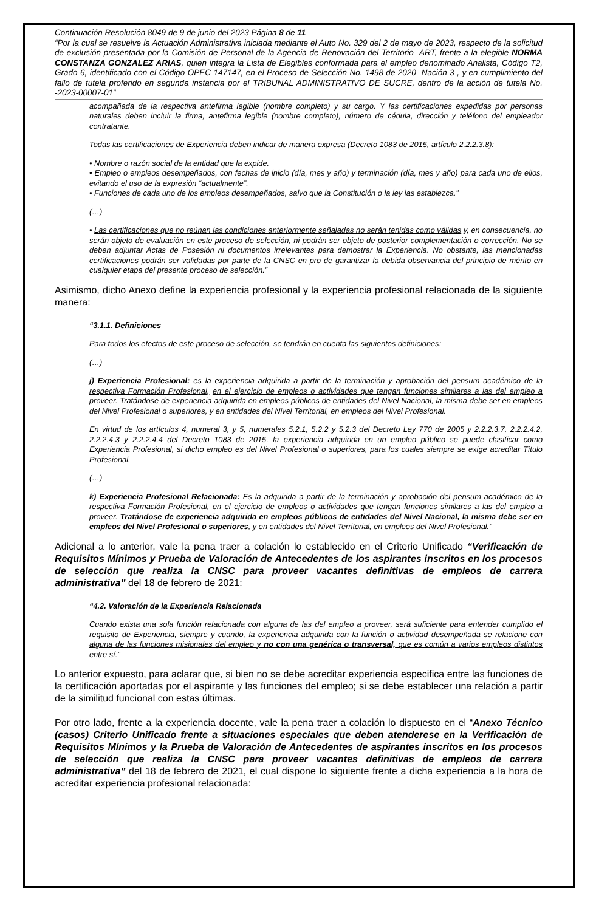Continuación Resolución 8049 de 9 de junio del 2023 Página 8 de 11
“Por la cual se resuelve la Actuación Administrativa iniciada mediante el Auto No. 329 del 2 de mayo de 2023, respecto de la solicitud de exclusión presentada por la Comisión de Personal de la Agencia de Renovación del Territorio -ART, frente a la elegible NORMA CONSTANZA GONZALEZ ARIAS, quien integra la Lista de Elegibles conformada para el empleo denominado Analista, Código T2, Grado 6, identificado con el Código OPEC 147147, en el Proceso de Selección No. 1498 de 2020 -Nación 3 , y en cumplimiento del fallo de tutela proferido en segunda instancia por el TRIBUNAL ADMINISTRATIVO DE SUCRE, dentro de la acción de tutela No. -2023-00007-01”
acompañada de la respectiva antefirma legible (nombre completo) y su cargo. Y las certificaciones expedidas por personas naturales deben incluir la firma, antefirma legible (nombre completo), número de cédula, dirección y teléfono del empleador contratante.
Todas las certificaciones de Experiencia deben indicar de manera expresa (Decreto 1083 de 2015, artículo 2.2.2.3.8):
• Nombre o razón social de la entidad que la expide.
• Empleo o empleos desempeñados, con fechas de inicio (día, mes y año) y terminación (día, mes y año) para cada uno de ellos, evitando el uso de la expresión “actualmente”.
• Funciones de cada uno de los empleos desempeñados, salvo que la Constitución o la ley las establezca.”
(…)
• Las certificaciones que no reúnan las condiciones anteriormente señaladas no serán tenidas como válidas y, en consecuencia, no serán objeto de evaluación en este proceso de selección, ni podrán ser objeto de posterior complementación o corrección. No se deben adjuntar Actas de Posesión ni documentos irrelevantes para demostrar la Experiencia. No obstante, las mencionadas certificaciones podrán ser validadas por parte de la CNSC en pro de garantizar la debida observancia del principio de mérito en cualquier etapa del presente proceso de selección.”
Asimismo, dicho Anexo define la experiencia profesional y la experiencia profesional relacionada de la siguiente manera:
“3.1.1. Definiciones
Para todos los efectos de este proceso de selección, se tendrán en cuenta las siguientes definiciones:
(…)
j) Experiencia Profesional: es la experiencia adquirida a partir de la terminación y aprobación del pensum académico de la respectiva Formación Profesional, en el ejercicio de empleos o actividades que tengan funciones similares a las del empleo a proveer. Tratándose de experiencia adquirida en empleos públicos de entidades del Nivel Nacional, la misma debe ser en empleos del Nivel Profesional o superiores, y en entidades del Nivel Territorial, en empleos del Nivel Profesional.
En virtud de los artículos 4, numeral 3, y 5, numerales 5.2.1, 5.2.2 y 5.2.3 del Decreto Ley 770 de 2005 y 2.2.2.3.7, 2.2.2.4.2, 2.2.2.4.3 y 2.2.2.4.4 del Decreto 1083 de 2015, la experiencia adquirida en un empleo público se puede clasificar como Experiencia Profesional, si dicho empleo es del Nivel Profesional o superiores, para los cuales siempre se exige acreditar Título Profesional.
(…)
k) Experiencia Profesional Relacionada: Es la adquirida a partir de la terminación y aprobación del pensum académico de la respectiva Formación Profesional, en el ejercicio de empleos o actividades que tengan funciones similares a las del empleo a proveer. Tratándose de experiencia adquirida en empleos públicos de entidades del Nivel Nacional, la misma debe ser en empleos del Nivel Profesional o superiores, y en entidades del Nivel Territorial, en empleos del Nivel Profesional.”
Adicional a lo anterior, vale la pena traer a colación lo establecido en el Criterio Unificado “Verificación de Requisitos Mínimos y Prueba de Valoración de Antecedentes de los aspirantes inscritos en los procesos de selección que realiza la CNSC para proveer vacantes definitivas de empleos de carrera administrativa” del 18 de febrero de 2021:
“4.2. Valoración de la Experiencia Relacionada
Cuando exista una sola función relacionada con alguna de las del empleo a proveer, será suficiente para entender cumplido el requisito de Experiencia, siempre y cuando, la experiencia adquirida con la función o actividad desempeñada se relacione con alguna de las funciones misionales del empleo y no con una genérica o transversal, que es común a varios empleos distintos entre sí."
Lo anterior expuesto, para aclarar que, si bien no se debe acreditar experiencia especifica entre las funciones de la certificación aportadas por el aspirante y las funciones del empleo; si se debe establecer una relación a partir de la similitud funcional con estas últimas.
Por otro lado, frente a la experiencia docente, vale la pena traer a colación lo dispuesto en el “Anexo Técnico (casos) Criterio Unificado frente a situaciones especiales que deben atenderese en la Verificación de Requisitos Mínimos y la Prueba de Valoración de Antecedentes de aspirantes inscritos en los procesos de selección que realiza la CNSC para proveer vacantes definitivas de empleos de carrera administrativa” del 18 de febrero de 2021, el cual dispone lo siguiente frente a dicha experiencia a la hora de acreditar experiencia profesional relacionada: